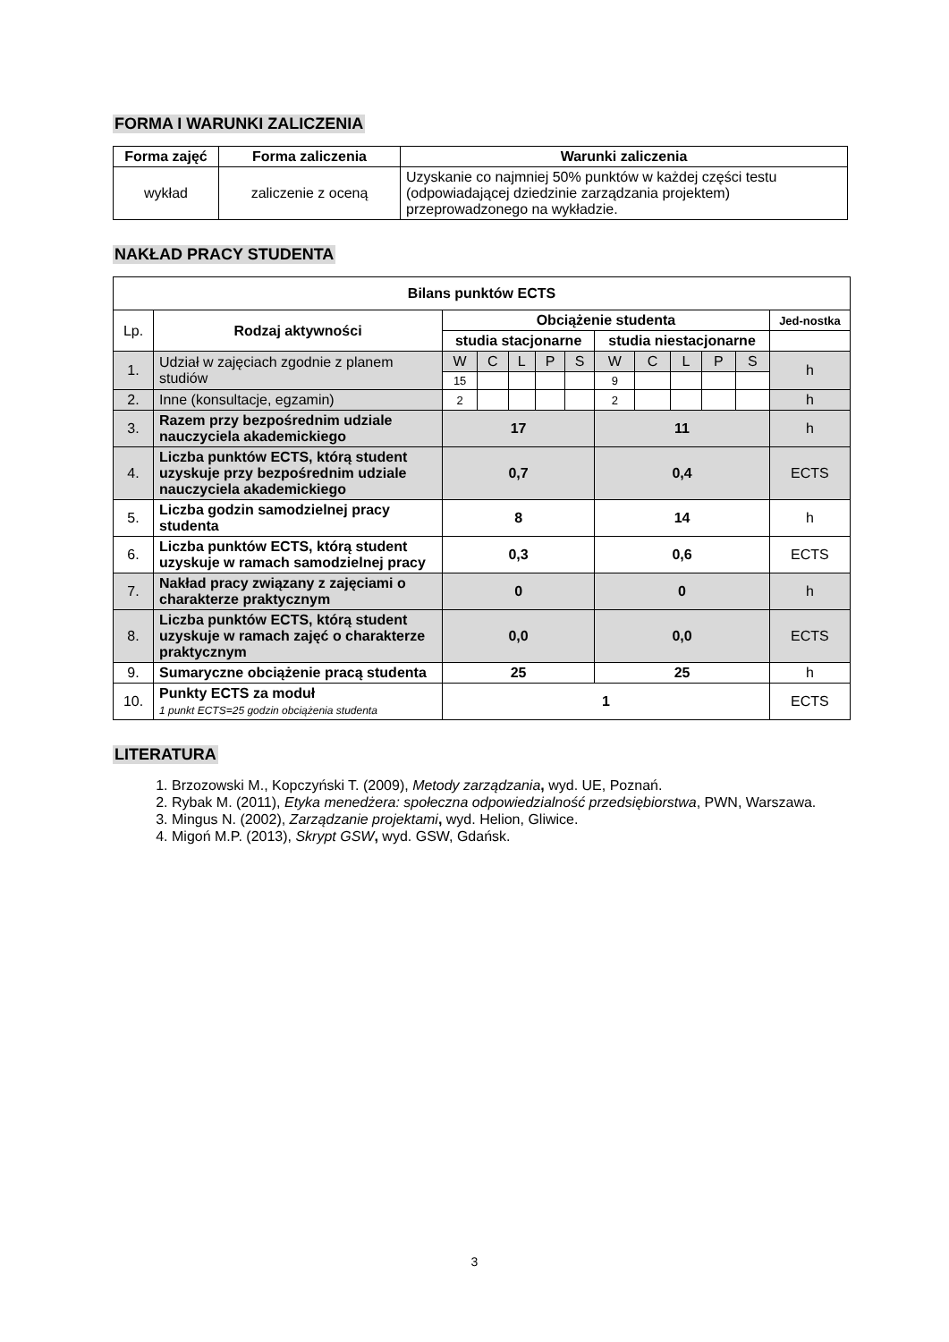FORMA I WARUNKI ZALICZENIA
| Forma zajęć | Forma zaliczenia | Warunki zaliczenia |
| --- | --- | --- |
| wykład | zaliczenie z oceną | Uzyskanie co najmniej 50% punktów w każdej części testu (odpowiadającej dziedzinie zarządzania projektem) przeprowadzonego na wykładzie. |
NAKŁAD PRACY STUDENTA
| Bilans punktów ECTS | | | | | | | | | | | | |
| --- | --- | --- | --- | --- | --- | --- | --- | --- | --- | --- | --- | --- |
| Lp. | Rodzaj aktywności | Obciążenie studenta | | | | | | | | | | Jed-nostka |
| | | studia stacjonarne | | | | | studia niestacjonarne | | | | | |
| 1. | Udział w zajęciach zgodnie z planem studiów | W | C | L | P | S | W | C | L | P | S | h |
| | | 15 | | | | | 9 | | | | | |
| 2. | Inne (konsultacje, egzamin) | 2 | | | | | 2 | | | | | h |
| 3. | Razem przy bezpośrednim udziale nauczyciela akademickiego | 17 | | | | | 11 | | | | | h |
| 4. | Liczba punktów ECTS, którą student uzyskuje przy bezpośrednim udziale nauczyciela akademickiego | 0,7 | | | | | 0,4 | | | | | ECTS |
| 5. | Liczba godzin samodzielnej pracy studenta | 8 | | | | | 14 | | | | | h |
| 6. | Liczba punktów ECTS, którą student uzyskuje w ramach samodzielnej pracy | 0,3 | | | | | 0,6 | | | | | ECTS |
| 7. | Nakład pracy związany z zajęciami o charakterze praktycznym | 0 | | | | | 0 | | | | | h |
| 8. | Liczba punktów ECTS, którą student uzyskuje w ramach zajęć o charakterze praktycznym | 0,0 | | | | | 0,0 | | | | | ECTS |
| 9. | Sumaryczne obciążenie pracą studenta | 25 | | | | | 25 | | | | | h |
| 10. | Punkty ECTS za moduł 1 punkt ECTS=25 godzin obciążenia studenta | 1 | | | | | | | | | | ECTS |
LITERATURA
1. Brzozowski M., Kopczyński T. (2009), Metody zarządzania, wyd. UE, Poznań.
2. Rybak M. (2011), Etyka menedżera: społeczna odpowiedzialność przedsiębiorstwa, PWN, Warszawa.
3. Mingus N. (2002), Zarządzanie projektami, wyd. Helion, Gliwice.
4. Migoń M.P. (2013), Skrypt GSW, wyd. GSW, Gdańsk.
3